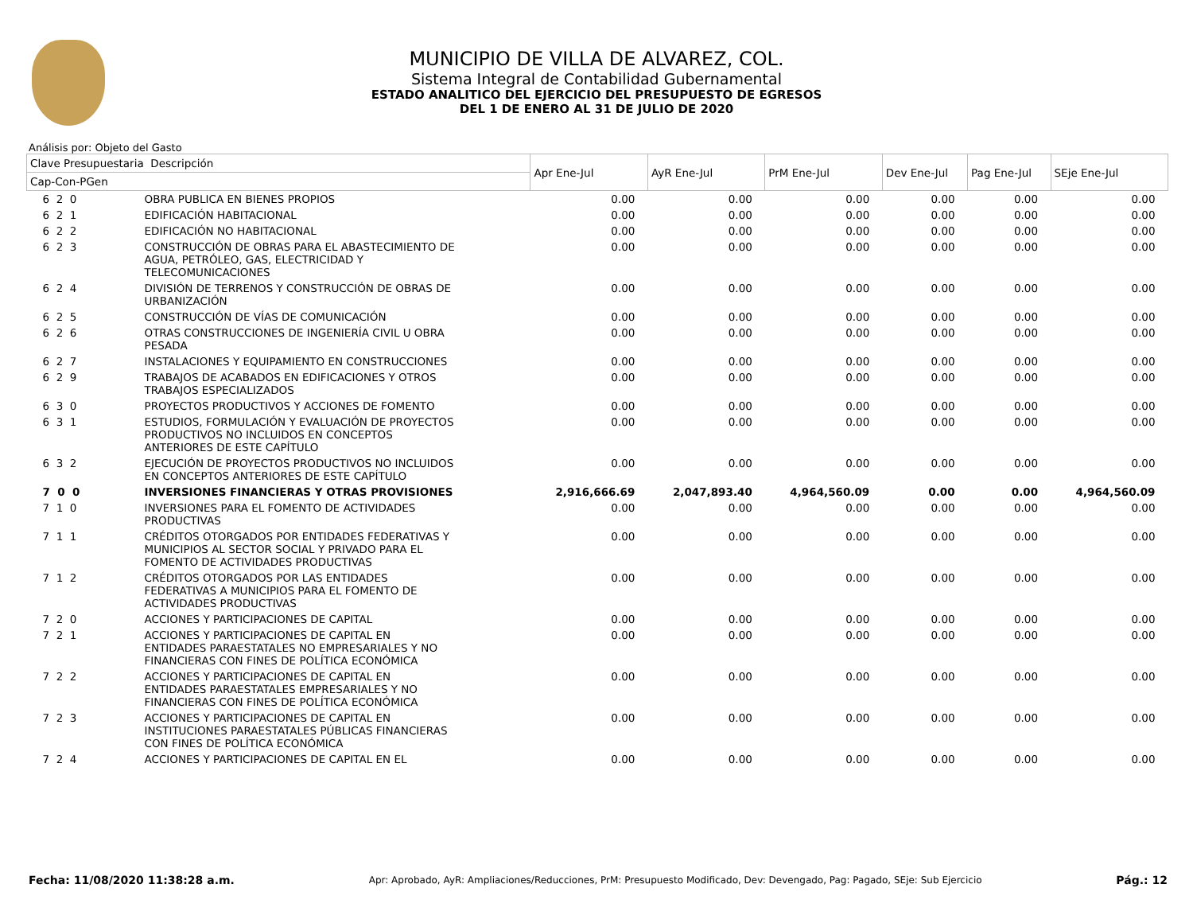MUNICIPIO DE VILLA DE ALVAREZ, COL.
Sistema Integral de Contabilidad Gubernamental
ESTADO ANALITICO DEL EJERCICIO DEL PRESUPUESTO DE EGRESOS
DEL 1 DE ENERO AL 31 DE JULIO DE 2020
Análisis por: Objeto del Gasto
| Clave Presupuestaria Descripción | | Apr Ene-Jul | AyR Ene-Jul | PrM Ene-Jul | Dev Ene-Jul | Pag Ene-Jul | SEje Ene-Jul |
| --- | --- | --- | --- | --- | --- | --- | --- |
| Cap-Con-PGen | | | | | | | |
| 6 2 0 | OBRA PUBLICA EN BIENES PROPIOS | 0.00 | 0.00 | 0.00 | 0.00 | 0.00 | 0.00 |
| 6 2 1 | EDIFICACIÓN HABITACIONAL | 0.00 | 0.00 | 0.00 | 0.00 | 0.00 | 0.00 |
| 6 2 2 | EDIFICACIÓN NO HABITACIONAL | 0.00 | 0.00 | 0.00 | 0.00 | 0.00 | 0.00 |
| 6 2 3 | CONSTRUCCIÓN DE OBRAS PARA EL ABASTECIMIENTO DE AGUA, PETRÓLEO, GAS, ELECTRICIDAD Y TELECOMUNICACIONES | 0.00 | 0.00 | 0.00 | 0.00 | 0.00 | 0.00 |
| 6 2 4 | DIVISIÓN DE TERRENOS Y CONSTRUCCIÓN DE OBRAS DE URBANIZACIÓN | 0.00 | 0.00 | 0.00 | 0.00 | 0.00 | 0.00 |
| 6 2 5 | CONSTRUCCIÓN DE VÍAS DE COMUNICACIÓN | 0.00 | 0.00 | 0.00 | 0.00 | 0.00 | 0.00 |
| 6 2 6 | OTRAS CONSTRUCCIONES DE INGENIERÍA CIVIL U OBRA PESADA | 0.00 | 0.00 | 0.00 | 0.00 | 0.00 | 0.00 |
| 6 2 7 | INSTALACIONES Y EQUIPAMIENTO EN CONSTRUCCIONES | 0.00 | 0.00 | 0.00 | 0.00 | 0.00 | 0.00 |
| 6 2 9 | TRABAJOS DE ACABADOS EN EDIFICACIONES Y OTROS TRABAJOS ESPECIALIZADOS | 0.00 | 0.00 | 0.00 | 0.00 | 0.00 | 0.00 |
| 6 3 0 | PROYECTOS PRODUCTIVOS Y ACCIONES DE FOMENTO | 0.00 | 0.00 | 0.00 | 0.00 | 0.00 | 0.00 |
| 6 3 1 | ESTUDIOS, FORMULACIÓN Y EVALUACIÓN DE PROYECTOS PRODUCTIVOS NO INCLUIDOS EN CONCEPTOS ANTERIORES DE ESTE CAPÍTULO | 0.00 | 0.00 | 0.00 | 0.00 | 0.00 | 0.00 |
| 6 3 2 | EJECUCIÓN DE PROYECTOS PRODUCTIVOS NO INCLUIDOS EN CONCEPTOS ANTERIORES DE ESTE CAPÍTULO | 0.00 | 0.00 | 0.00 | 0.00 | 0.00 | 0.00 |
| 7 0 0 | INVERSIONES FINANCIERAS Y OTRAS PROVISIONES | 2,916,666.69 | 2,047,893.40 | 4,964,560.09 | 0.00 | 0.00 | 4,964,560.09 |
| 7 1 0 | INVERSIONES PARA EL FOMENTO DE ACTIVIDADES PRODUCTIVAS | 0.00 | 0.00 | 0.00 | 0.00 | 0.00 | 0.00 |
| 7 1 1 | CRÉDITOS OTORGADOS POR ENTIDADES FEDERATIVAS Y MUNICIPIOS AL SECTOR SOCIAL Y PRIVADO PARA EL FOMENTO DE ACTIVIDADES PRODUCTIVAS | 0.00 | 0.00 | 0.00 | 0.00 | 0.00 | 0.00 |
| 7 1 2 | CRÉDITOS OTORGADOS POR LAS ENTIDADES FEDERATIVAS A MUNICIPIOS PARA EL FOMENTO DE ACTIVIDADES PRODUCTIVAS | 0.00 | 0.00 | 0.00 | 0.00 | 0.00 | 0.00 |
| 7 2 0 | ACCIONES Y PARTICIPACIONES DE CAPITAL | 0.00 | 0.00 | 0.00 | 0.00 | 0.00 | 0.00 |
| 7 2 1 | ACCIONES Y PARTICIPACIONES DE CAPITAL EN ENTIDADES PARAESTATALES NO EMPRESARIALES Y NO FINANCIERAS CON FINES DE POLÍTICA ECONÓMICA | 0.00 | 0.00 | 0.00 | 0.00 | 0.00 | 0.00 |
| 7 2 2 | ACCIONES Y PARTICIPACIONES DE CAPITAL EN ENTIDADES PARAESTATALES EMPRESARIALES Y NO FINANCIERAS CON FINES DE POLÍTICA ECONÓMICA | 0.00 | 0.00 | 0.00 | 0.00 | 0.00 | 0.00 |
| 7 2 3 | ACCIONES Y PARTICIPACIONES DE CAPITAL EN INSTITUCIONES PARAESTATALES PÚBLICAS FINANCIERAS CON FINES DE POLÍTICA ECONÓMICA | 0.00 | 0.00 | 0.00 | 0.00 | 0.00 | 0.00 |
| 7 2 4 | ACCIONES Y PARTICIPACIONES DE CAPITAL EN EL | 0.00 | 0.00 | 0.00 | 0.00 | 0.00 | 0.00 |
Fecha: 11/08/2020 11:38:28 a.m. Apr: Aprobado, AyR: Ampliaciones/Reducciones, PrM: Presupuesto Modificado, Dev: Devengado, Pag: Pagado, SEje: Sub Ejercicio Pág.: 12